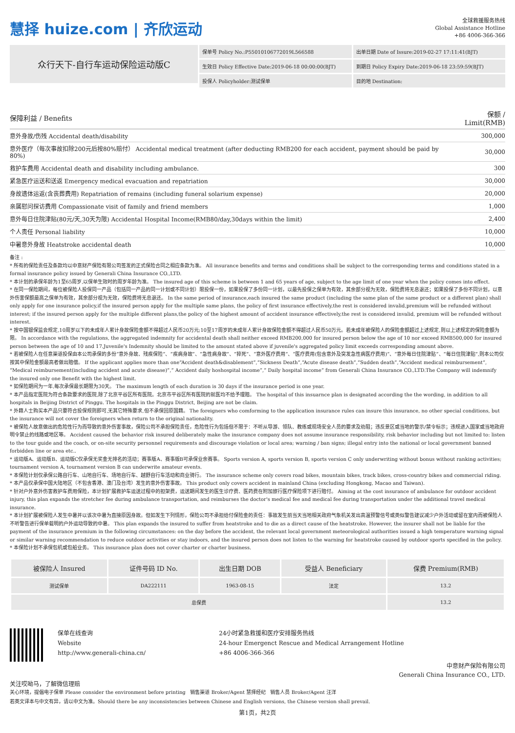慧择 huize.com | 齐欣运动
全球救援服务热线
Global Assistance Hotline
+86 4006-366-366
众行天下-自行车运动保险运动版C
保单号 Policy No.:P55010106772019L566588
出单日期 Date of Issure:2019-02-27 17:11:41(BJT)
生效日 Policy Effective Date:2019-06-18 00:00:00(BJT)
到期日 Policy Expiry Date:2019-06-18 23:59:59(BJT)
投保人 Policyholder:测试保单
目的地 Destination:
| 保障利益 / Benefits | 保额 / Limit(RMB) |
| --- | --- |
| 意外身故/伤残 Accidental death/disability | 300,000 |
| 意外医疗（每次事故扣除200元后按80%赔付） Accidental medical treatment (after deducting RMB200 for each accident, payment should be paid by 80%) | 30,000 |
| 救护车费用 Accidental death and disability including ambulance. | 300 |
| 紧急医疗运送和送返 Emergency medical evacuation and repatriation | 30,000 |
| 身故遗体运返(含丧葬费用) Repatriation of remains (including funeral solarium expense) | 20,000 |
| 亲属慰问探访费用 Compassionate visit of family and friend members | 1,000 |
| 意外每日住院津贴(80元/天,30天为限) Accidental Hospital Income(RMB80/day,30days within the limit) | 2,400 |
| 个人责任 Personal liability | 10,000 |
| 中暑意外身故 Heatstroke accidental death | 10,000 |
备注 :
* 所有的保险责任及条款均以中意财产保险有限公司签发的正式保险合同之相应条款为准。 All insurance benefits and terms and conditions shall be subject to the corresponding terms and conditions stated in a formal insurance policy issued by Generali China Insurance CO.,LTD.
* 本计划的承保年龄为1至65周岁,以保单生效时的周岁年龄为准。 The insured age of this scheme is between 1 and 65 years of age, subject to the age limit of one year when the policy comes into effect.
* 在同一保险期间，每位被保险人投保同一产品（包括同一产品的同一计划或不同计划）限投保一份，如果投保了多份同一计划，以最先投保之保单为有效，其余部分视为无效，保险费将无息退还；如果投保了多份不同计划，以意外伤害保额最高之保单为有效，其余部分视为无效，保险费将无息退还。 In the same period of insurance,each insured the same product (including the same plan of the same product or a different plan) shall only apply for one insurance policy,if the insured person apply for the multiple same plans, the policy of first insurance effectively,the rest is considered invalid,premium will be refunded without interest; if the insured person apply for the multiple different plans,the policy of the highest amount of accident insurance effectively,the rest is considered invalid, premium will be refunded without interest.
* 按中国银保监会规定,10周岁以下的未成年人累计身故保险金额不得超过人民币20万元;10至17周岁的未成年人累计身故保险金额不得超过人民币50万元。若未成年被保险人的保险金额超过上述规定,则以上述规定的保险金额为限。 In accordance with the regulations, the aggregated indemnity for accidental death shall neither exceed RMB200,000 for insured person below the age of 10 nor exceed RMB500,000 for insured person between the age of 10 and 17.Juvenile's Indemnity should be limited to the amount stated above if juvenile's aggregated policy limit exceeds corresponding amount above.
* 若被保险人在任意渠道投保由本公司承保的多份“意外身故、残疾保险”、“疾病身故”、“急性病身故”、“猝死”、“意外医疗费用”、“医疗费用(包含意外及突发急性病医疗费用)”、“意外每日住院津贴”、“每日住院津贴”,则本公司仅按其中保险金额最高者做出赔偿。 If the applicant applies more than one“Accident death&disablement”,“Sickness Death”,“Acute disease death”,“Sudden death”,“Accident medical reimbursement”,“Medical reimbursement(including accident and acute disease)”,” Accident daily hoshospital income”,” Daily hospital income” from Generali China Insurance CO.,LTD.The Company will indemnify the insured only one Benefit with the highest limit.
* 如保险期间为一年,每次承保最长期限为30天。 The maximum length of each duration is 30 days if the insurance period is one year.
* 本产品指定医院为符合条款要求的医院,除了北京平谷区所有医院。北京市平谷区所有医院的就医均不给予理赔。 The hospital of this insuarnce plan is designated according the the wording, in addition to all hospitals in Beijing District of Pinggu. The hospitals in the Pinggu District, Beijing are not be claim.
* 外籍人士购买本产品只要符合投保规则即可,无其它特殊要求,但不承保回原国籍。 The foreigners who comforming to the application insurance rules can insure this insurance, no other special conditions, but the insurance will not cover the foreigners when return to the original nationality.
* 被保险人故意做出的危险性行为而导致的意外伤害事故，保险公司不承担保险责任，危险性行为包括但不限于：不听从导游、领队、教练或现场安全人员的要求及劝阻；违反景区或当地的警示/禁令标示；违规进入国家或当地政府明令禁止的线路或地区等。 Accident caused the behavior risk insured deliberately make the insurance company does not assume insurance responsibility, risk behavior including but not limited to: listen to the tour guide and the coach, or on-site security personnel requirements and discourage violation or local area; warning / ban signs; illegal entry into the national or local government banned forbidden line or area etc..
* 运动版A、运动版B、运动版C仅承保无奖金无排名的活动；赛事版A、赛事版B可承保业余赛事。 Sports version A, sports version B, sports version C only underwriting without bonus without ranking activities; tournament version A, tournament version B can underwrite amateur events.
* 本保险计划仅承保公路自行车、山地自行车、场地自行车、越野自行车活动和商业骑行。 The insurance scheme only covers road bikes, mountain bikes, track bikes, cross-country bikes and commercial riding.
* 本产品仅承保中国大陆地区（不包含香港、澳门及台湾）发生的意外伤害事故。 This product only covers accident in mainland China (excluding Hongkong, Macao and Taiwan).
* 针对户外意外伤害救护车费用保险，本计划扩展救护车运送过程中的担架费，运送期间发生的医生诊疗费、医药费在附加旅行医疗保险项下进行赔付。 Aiming at the cost insurance of ambulance for outdoor accident injury, this plan expands the stretcher fee during ambulance transportation, and reimburses the doctor's medical fee and medical fee during transportation under the additional travel medical insurance.
* 本计划扩展被保险人发生中暑并以该次中暑为直接原因身故。但如发生下列情形，保险公司不承担给付保险金的责任：事故发生前当天当地相关政府气象机关发出高温预警信号或类似警告建议减少户外活动或留在室内而被保险人不听警告进行保单载明的户外运动导致的中暑。 This plan expands the insured to suffer from heatstroke and to die as a direct cause of the heatstroke. However, the insurer shall not be liable for the payment of the insurance premium in the following circumstances: on the day before the accident, the relevant local government meteorological authorities issued a high temperature warning signal or similar warning recommendation to reduce outdoor activities or stay indoors, and the insured person does not listen to the warning for heatstroke caused by outdoor sports specified in the policy.
* 本保险计划不承保包机或包船业务。 This insurance plan does not cover charter or charter business.
| 被保险人 Insured | 证件号码 ID No. | 出生日期 DOB | 受益人 Beneficiary | 保费 Premium(RMB) |
| --- | --- | --- | --- | --- |
| 测试保单 | DA222111 | 1963-08-15 | 法定 | 13.2 |
| 总保费 | | | | 13.2 |
保单在线查询
Website
http://www.generali-china.cn/
24小时紧急救援和医疗安排服务热线
24-hour Emergenct Rescue and Medical Arrangement Hotline
+86 4006-366-366
中意财产保险有限公司
Generali China Insurance CO., LTD.
关注哎呦马，了解微信理赔
关心环境，提倡电子保单 Please consider the environment before printing 销售渠道 Broker/Agent 慧择经纪 销售人员 Broker/Agent 汪洋
若英文译本与中文有异，请以中文为准。Should there be any inconsistencies between Chinese and English versions, the Chinese version shall prevail.
第1页，共2页